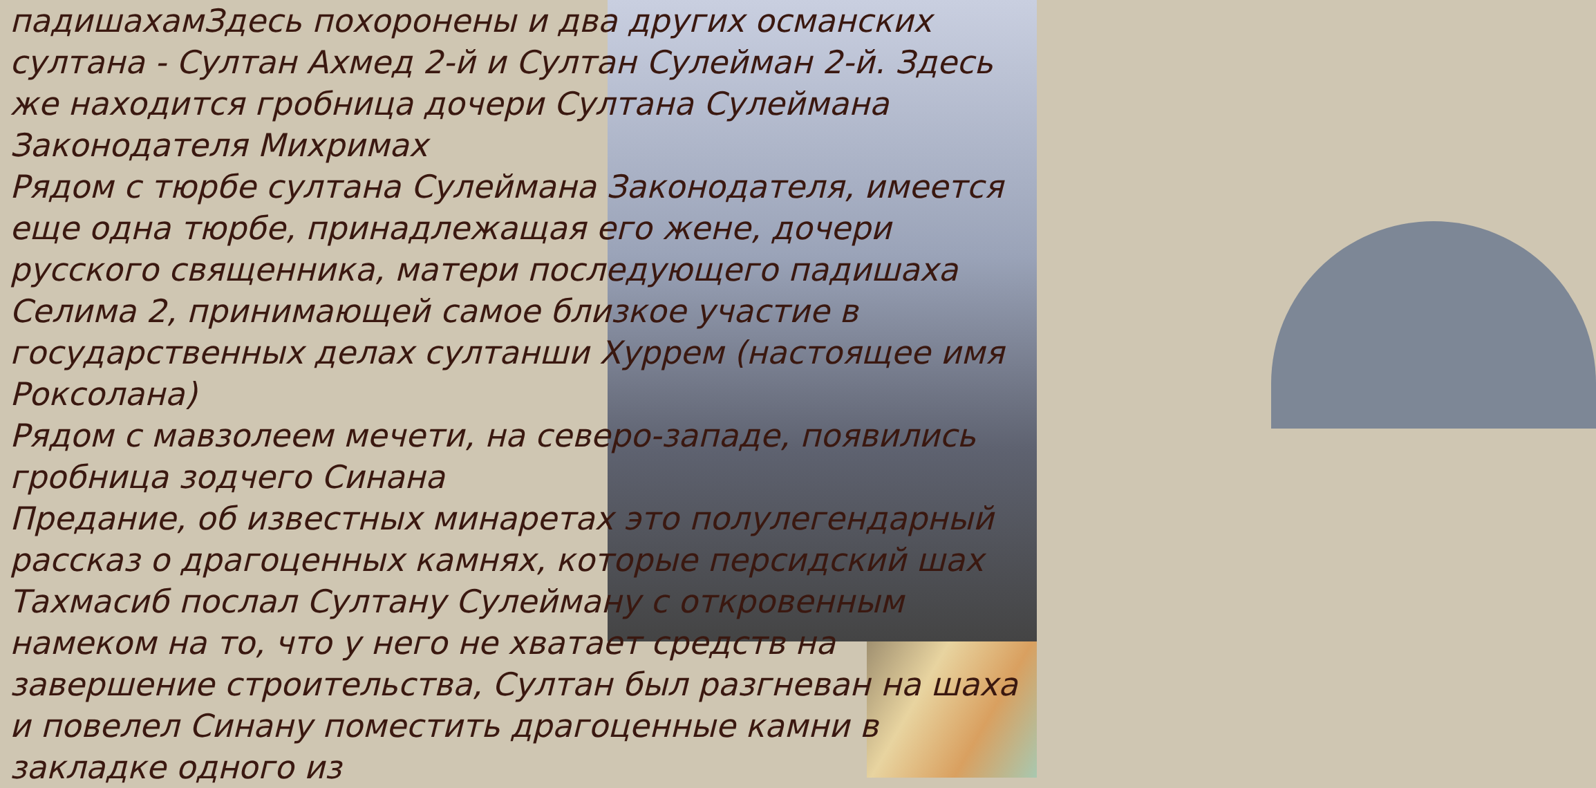падишахамЗдесь похоронены и два других османских султана - Султан Ахмед 2-й и Султан Сулейман 2-й. Здесь же находится гробница дочери Султана Сулеймана Законодателя Михримах
Рядом с тюрбе султана Сулеймана Законодателя, имеется еще одна тюрбе, принадлежащая его жене, дочери русского священника, матери последующего падишаха Селима 2, принимающей самое близкое участие в государственных делах султанши Хуррем (настоящее имя Роксолана)
Рядом с мавзолеем мечети, на северо-западе, появились гробница зодчего Синана
Предание, об известных минаретах это полулегендарный рассказ о драгоценных камнях, которые персидский шах Тахмасиб послал Султану Сулейману с откровенным намеком на то, что у него не хватает средств на завершение строительства, Султан был разгневан на шаха и повелел Синану поместить драгоценные камни в закладке одного из